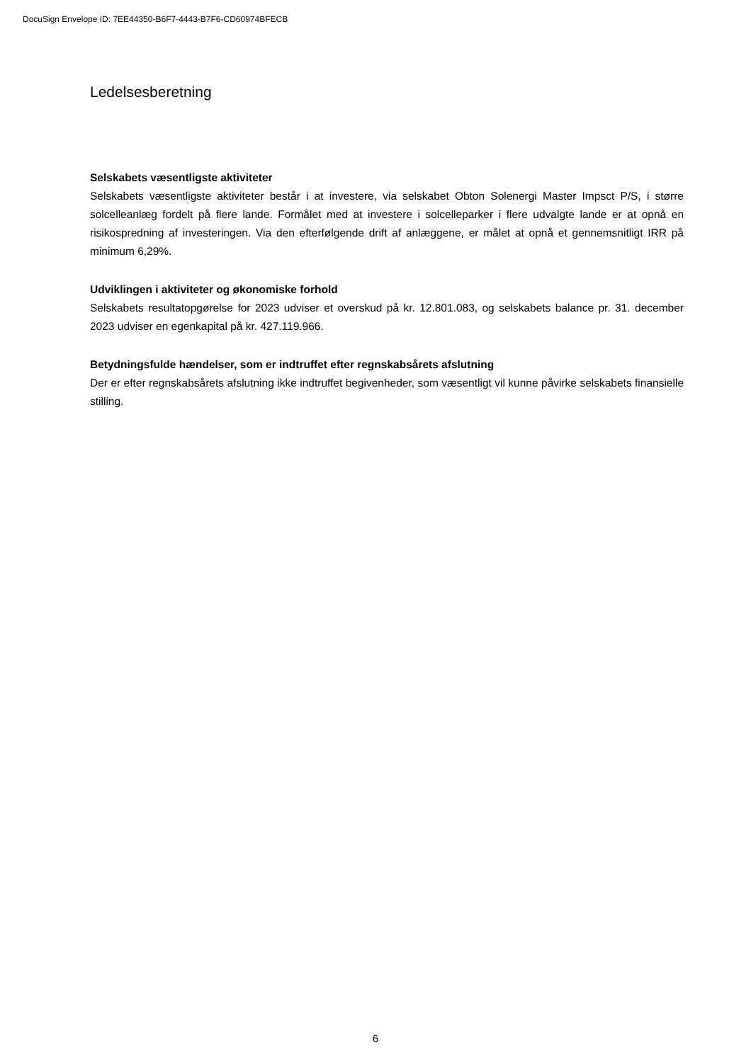DocuSign Envelope ID: 7EE44350-B6F7-4443-B7F6-CD60974BFECB
Ledelsesberetning
Selskabets væsentligste aktiviteter
Selskabets væsentligste aktiviteter består i at investere, via selskabet Obton Solenergi Master Impsct P/S, i større solcelleanlæg fordelt på flere lande. Formålet med at investere i solcelleparker i flere udvalgte lande er at opnå en risikospredning af investeringen. Via den efterfølgende drift af anlæggene, er målet at opnå et gennemsnitligt IRR på minimum 6,29%.
Udviklingen i aktiviteter og økonomiske forhold
Selskabets resultatopgørelse for 2023 udviser et overskud på kr. 12.801.083, og selskabets balance pr. 31. december 2023 udviser en egenkapital på kr. 427.119.966.
Betydningsfulde hændelser, som er indtruffet efter regnskabsårets afslutning
Der er efter regnskabsårets afslutning ikke indtruffet begivenheder, som væsentligt vil kunne påvirke selskabets finansielle stilling.
6